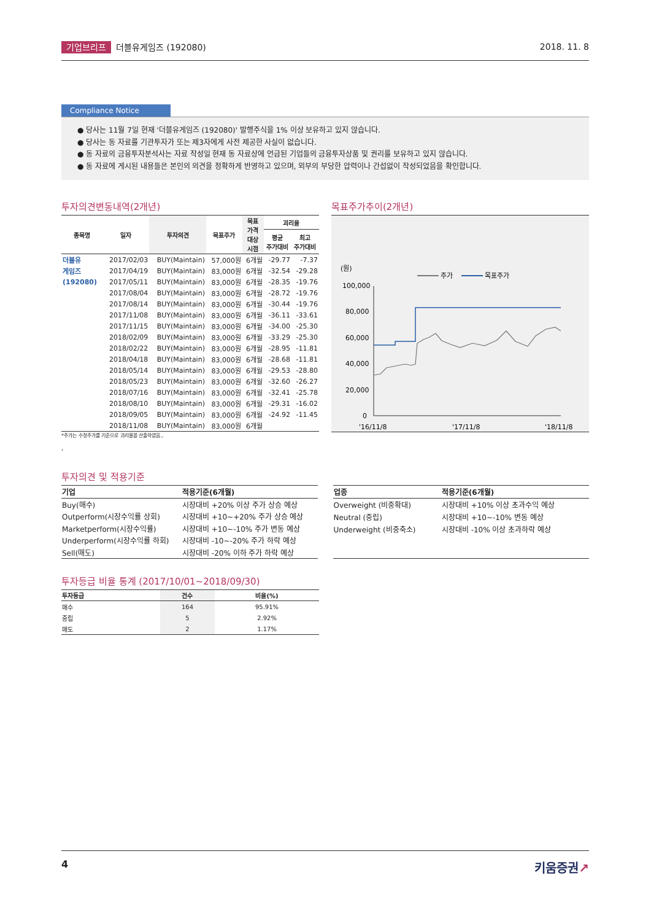기업브리프 더블유게임즈 (192080) 2018. 11. 8
Compliance Notice
● 당사는 11월 7일 현재 '더블유게임즈 (192080)' 발행주식을 1% 이상 보유하고 있지 않습니다.
● 당사는 동 자료를 기관투자가 또는 제3자에게 사전 제공한 사실이 없습니다.
● 동 자료의 금융투자분석사는 자료 작성일 현재 동 자료상에 언급된 기업들의 금융투자상품 및 권리를 보유하고 있지 않습니다.
● 동 자료에 게시된 내용들은 본인의 의견을 정확하게 반영하고 있으며, 외부의 부당한 압력이나 간섭없이 작성되었음을 확인합니다.
투자의견변동내역(2개년)
| 종목명 | 일자 | 투자의견 | 목표주가 | 목표 가격 대상 시점 | 괴리율 | |
| --- | --- | --- | --- | --- | --- | --- |
| | | | | | 평균 주가대비 | 최고 주가대비 |
| 더블유 | 2017/02/03 | BUY(Maintain) | 57,000원 | 6개월 | -29.77 | -7.37 |
| 게임즈 | 2017/04/19 | BUY(Maintain) | 83,000원 | 6개월 | -32.54 | -29.28 |
| (192080) | 2017/05/11 | BUY(Maintain) | 83,000원 | 6개월 | -28.35 | -19.76 |
| | 2017/08/04 | BUY(Maintain) | 83,000원 | 6개월 | -28.72 | -19.76 |
| | 2017/08/14 | BUY(Maintain) | 83,000원 | 6개월 | -30.44 | -19.76 |
| | 2017/11/08 | BUY(Maintain) | 83,000원 | 6개월 | -36.11 | -33.61 |
| | 2017/11/15 | BUY(Maintain) | 83,000원 | 6개월 | -34.00 | -25.30 |
| | 2018/02/09 | BUY(Maintain) | 83,000원 | 6개월 | -33.29 | -25.30 |
| | 2018/02/22 | BUY(Maintain) | 83,000원 | 6개월 | -28.95 | -11.81 |
| | 2018/04/18 | BUY(Maintain) | 83,000원 | 6개월 | -28.68 | -11.81 |
| | 2018/05/14 | BUY(Maintain) | 83,000원 | 6개월 | -29.53 | -28.80 |
| | 2018/05/23 | BUY(Maintain) | 83,000원 | 6개월 | -32.60 | -26.27 |
| | 2018/07/16 | BUY(Maintain) | 83,000원 | 6개월 | -32.41 | -25.78 |
| | 2018/08/10 | BUY(Maintain) | 83,000원 | 6개월 | -29.31 | -16.02 |
| | 2018/09/05 | BUY(Maintain) | 83,000원 | 6개월 | -24.92 | -11.45 |
| | 2018/11/08 | BUY(Maintain) | 83,000원 | 6개월 | | |
*주가는 수정주가를 기준으로 괴리율을 산출하였음.,
,
목표주가추이(2개년)
(원)
주가
목표주가
100,000
80,000
60,000
40,000
20,000
0
'16/11/8
'17/11/8
'18/11/8
투자의견 및 적용기준
| 기업 | 적용기준(6개월) |
| --- | --- |
| Buy(매수) | 시장대비 +20% 이상 주가 상승 예상 |
| Outperform(시장수익률 상회) | 시장대비 +10~+20% 주가 상승 예상 |
| Marketperform(시장수익률) | 시장대비 +10~-10% 주가 변동 예상 |
| Underperform(시장수익률 하회) | 시장대비 -10~-20% 주가 하락 예상 |
| Sell(매도) | 시장대비 -20% 이하 주가 하락 예상 |
| 업종 | 적용기준(6개월) |
| --- | --- |
| Overweight (비중확대) | 시장대비 +10% 이상 초과수익 예상 |
| Neutral (중립) | 시장대비 +10~-10% 변동 예상 |
| Underweight (비중축소) | 시장대비 -10% 이상 초과하락 예상 |
투자등급 비율 통계 (2017/10/01~2018/09/30)
| 투자등급 | 건수 | 비율(%) |
| --- | --- | --- |
| 매수 | 164 | 95.91% |
| 중립 | 5 | 2.92% |
| 매도 | 2 | 1.17% |
4 키움증권↗